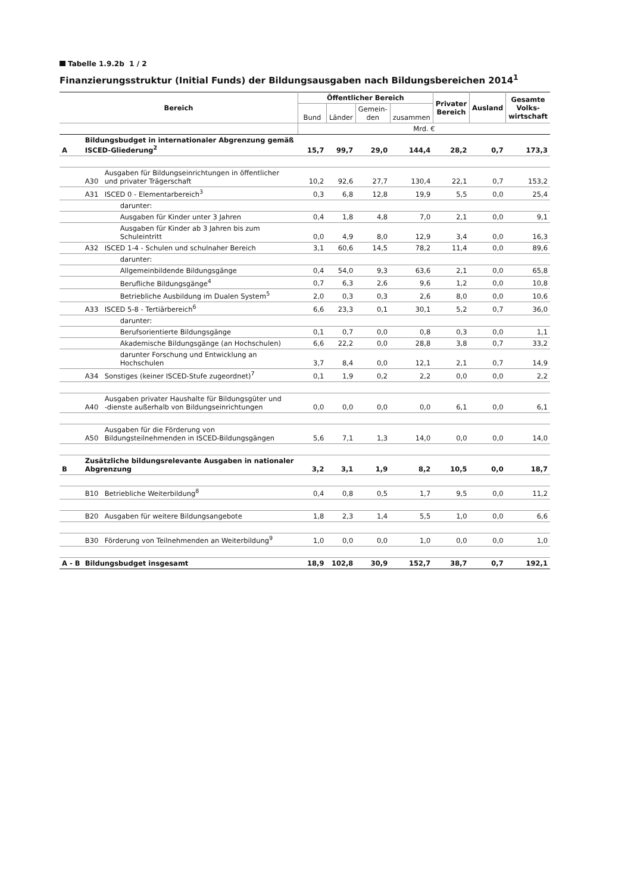Tabelle 1.9.2b 1 / 2
Finanzierungsstruktur (Initial Funds) der Bildungsausgaben nach Bildungsbereichen 2014<sup>1</sup>
| Bereich | | | Öffentlicher Bereich | | | | Privater Bereich | Ausland | Gesamte Volks-wirtschaft |
| --- | --- | --- | --- | --- | --- | --- | --- | --- | --- |
| | | | Bund | Länder | Gemein-den | zusammen | | | |
| | | | Mrd. € | | | | | | |
| A | Bildungsbudget in internationaler Abgrenzung gemäß ISCED-Gliederung<sup>2</sup> | | 15,7 | 99,7 | 29,0 | 144,4 | 28,2 | 0,7 | 173,3 |
| | A30 | Ausgaben für Bildungseinrichtungen in öffentlicher und privater Trägerschaft | 10,2 | 92,6 | 27,7 | 130,4 | 22,1 | 0,7 | 153,2 |
| | A31 | ISCED 0 - Elementarbereich<sup>3</sup> | 0,3 | 6,8 | 12,8 | 19,9 | 5,5 | 0,0 | 25,4 |
| | | darunter: | | | | | | | |
| | | Ausgaben für Kinder unter 3 Jahren | 0,4 | 1,8 | 4,8 | 7,0 | 2,1 | 0,0 | 9,1 |
| | | Ausgaben für Kinder ab 3 Jahren bis zum Schuleintritt | 0,0 | 4,9 | 8,0 | 12,9 | 3,4 | 0,0 | 16,3 |
| | A32 | ISCED 1-4 - Schulen und schulnaher Bereich | 3,1 | 60,6 | 14,5 | 78,2 | 11,4 | 0,0 | 89,6 |
| | | darunter: | | | | | | | |
| | | Allgemeinbildende Bildungsgänge | 0,4 | 54,0 | 9,3 | 63,6 | 2,1 | 0,0 | 65,8 |
| | | Berufliche Bildungsgänge<sup>4</sup> | 0,7 | 6,3 | 2,6 | 9,6 | 1,2 | 0,0 | 10,8 |
| | | Betriebliche Ausbildung im Dualen System<sup>5</sup> | 2,0 | 0,3 | 0,3 | 2,6 | 8,0 | 0,0 | 10,6 |
| | A33 | ISCED 5-8 - Tertiärbereich<sup>6</sup> | 6,6 | 23,3 | 0,1 | 30,1 | 5,2 | 0,7 | 36,0 |
| | | darunter: | | | | | | | |
| | | Berufsorientierte Bildungsgänge | 0,1 | 0,7 | 0,0 | 0,8 | 0,3 | 0,0 | 1,1 |
| | | Akademische Bildungsgänge (an Hochschulen) | 6,6 | 22,2 | 0,0 | 28,8 | 3,8 | 0,7 | 33,2 |
| | | darunter Forschung und Entwicklung an Hochschulen | 3,7 | 8,4 | 0,0 | 12,1 | 2,1 | 0,7 | 14,9 |
| | A34 | Sonstiges (keiner ISCED-Stufe zugeordnet)<sup>7</sup> | 0,1 | 1,9 | 0,2 | 2,2 | 0,0 | 0,0 | 2,2 |
| | A40 | Ausgaben privater Haushalte für Bildungsgüter und -dienste außerhalb von Bildungseinrichtungen | 0,0 | 0,0 | 0,0 | 0,0 | 6,1 | 0,0 | 6,1 |
| | A50 | Ausgaben für die Förderung von Bildungsteilnehmenden in ISCED-Bildungsgängen | 5,6 | 7,1 | 1,3 | 14,0 | 0,0 | 0,0 | 14,0 |
| B | Zusätzliche bildungsrelevante Ausgaben in nationaler Abgrenzung | | 3,2 | 3,1 | 1,9 | 8,2 | 10,5 | 0,0 | 18,7 |
| | B10 | Betriebliche Weiterbildung<sup>8</sup> | 0,4 | 0,8 | 0,5 | 1,7 | 9,5 | 0,0 | 11,2 |
| | B20 | Ausgaben für weitere Bildungsangebote | 1,8 | 2,3 | 1,4 | 5,5 | 1,0 | 0,0 | 6,6 |
| | B30 | Förderung von Teilnehmenden an Weiterbildung<sup>9</sup> | 1,0 | 0,0 | 0,0 | 1,0 | 0,0 | 0,0 | 1,0 |
| A - B | Bildungsbudget insgesamt | | 18,9 | 102,8 | 30,9 | 152,7 | 38,7 | 0,7 | 192,1 |